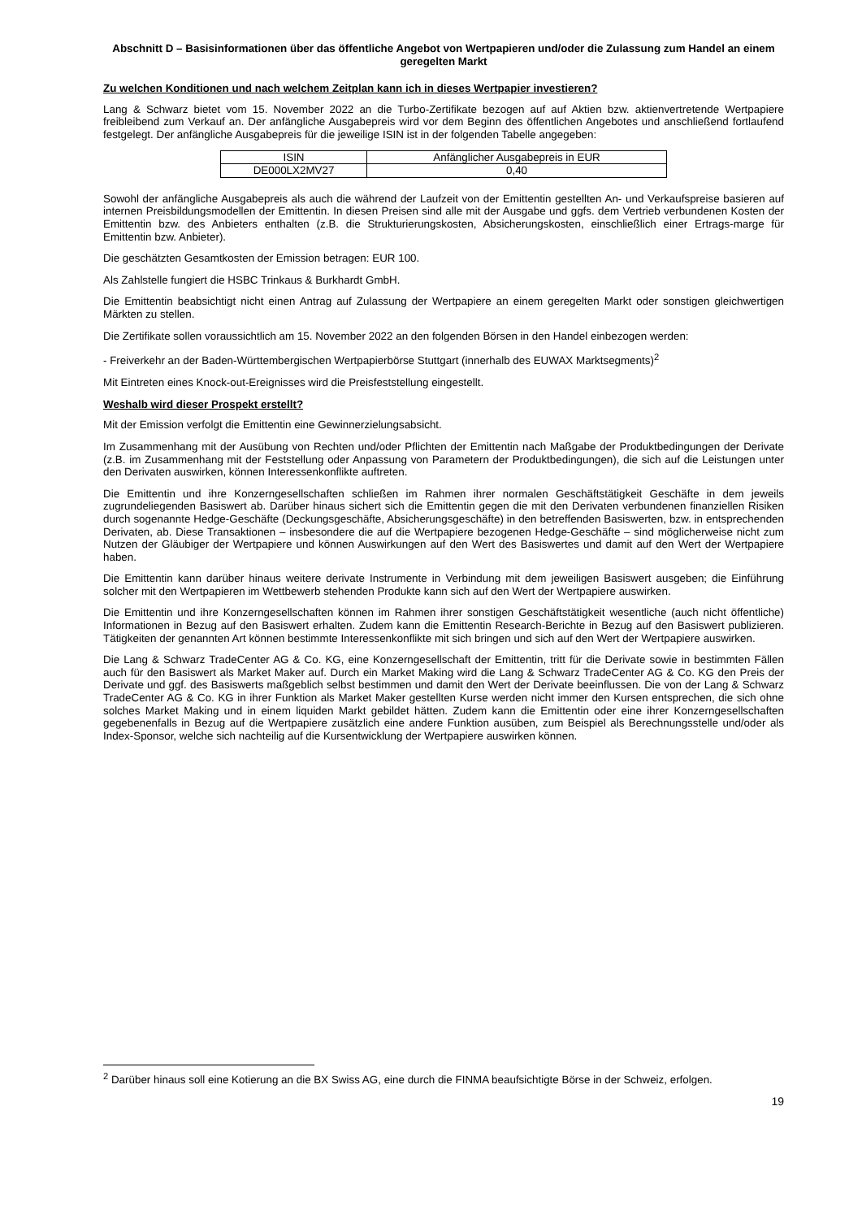Abschnitt D – Basisinformationen über das öffentliche Angebot von Wertpapieren und/oder die Zulassung zum Handel an einem geregelten Markt
Zu welchen Konditionen und nach welchem Zeitplan kann ich in dieses Wertpapier investieren?
Lang & Schwarz bietet vom 15. November 2022 an die Turbo-Zertifikate bezogen auf auf Aktien bzw. aktienvertretende Wertpapiere freibleibend zum Verkauf an. Der anfängliche Ausgabepreis wird vor dem Beginn des öffentlichen Angebotes und anschließend fortlaufend festgelegt. Der anfängliche Ausgabepreis für die jeweilige ISIN ist in der folgenden Tabelle angegeben:
| ISIN | Anfänglicher Ausgabepreis in EUR |
| --- | --- |
| DE000LX2MV27 | 0,40 |
Sowohl der anfängliche Ausgabepreis als auch die während der Laufzeit von der Emittentin gestellten An- und Verkaufspreise basieren auf internen Preisbildungsmodellen der Emittentin. In diesen Preisen sind alle mit der Ausgabe und ggfs. dem Vertrieb verbundenen Kosten der Emittentin bzw. des Anbieters enthalten (z.B. die Strukturierungskosten, Absicherungskosten, einschließlich einer Ertrags-marge für Emittentin bzw. Anbieter).
Die geschätzten Gesamtkosten der Emission betragen: EUR 100.
Als Zahlstelle fungiert die HSBC Trinkaus & Burkhardt GmbH.
Die Emittentin beabsichtigt nicht einen Antrag auf Zulassung der Wertpapiere an einem geregelten Markt oder sonstigen gleichwertigen Märkten zu stellen.
Die Zertifikate sollen voraussichtlich am 15. November 2022 an den folgenden Börsen in den Handel einbezogen werden:
- Freiverkehr an der Baden-Württembergischen Wertpapierbörse Stuttgart (innerhalb des EUWAX Marktsegments)<sup>2</sup>
Mit Eintreten eines Knock-out-Ereignisses wird die Preisfeststellung eingestellt.
Weshalb wird dieser Prospekt erstellt?
Mit der Emission verfolgt die Emittentin eine Gewinnerzielungsabsicht.
Im Zusammenhang mit der Ausübung von Rechten und/oder Pflichten der Emittentin nach Maßgabe der Produktbedingungen der Derivate (z.B. im Zusammenhang mit der Feststellung oder Anpassung von Parametern der Produktbedingungen), die sich auf die Leistungen unter den Derivaten auswirken, können Interessenkonflikte auftreten.
Die Emittentin und ihre Konzerngesellschaften schließen im Rahmen ihrer normalen Geschäftstätigkeit Geschäfte in dem jeweils zugrundeliegenden Basiswert ab. Darüber hinaus sichert sich die Emittentin gegen die mit den Derivaten verbundenen finanziellen Risiken durch sogenannte Hedge-Geschäfte (Deckungsgeschäfte, Absicherungsgeschäfte) in den betreffenden Basiswerten, bzw. in entsprechenden Derivaten, ab. Diese Transaktionen – insbesondere die auf die Wertpapiere bezogenen Hedge-Geschäfte – sind möglicherweise nicht zum Nutzen der Gläubiger der Wertpapiere und können Auswirkungen auf den Wert des Basiswertes und damit auf den Wert der Wertpapiere haben.
Die Emittentin kann darüber hinaus weitere derivate Instrumente in Verbindung mit dem jeweiligen Basiswert ausgeben; die Einführung solcher mit den Wertpapieren im Wettbewerb stehenden Produkte kann sich auf den Wert der Wertpapiere auswirken.
Die Emittentin und ihre Konzerngesellschaften können im Rahmen ihrer sonstigen Geschäftstätigkeit wesentliche (auch nicht öffentliche) Informationen in Bezug auf den Basiswert erhalten. Zudem kann die Emittentin Research-Berichte in Bezug auf den Basiswert publizieren. Tätigkeiten der genannten Art können bestimmte Interessenkonflikte mit sich bringen und sich auf den Wert der Wertpapiere auswirken.
Die Lang & Schwarz TradeCenter AG & Co. KG, eine Konzerngesellschaft der Emittentin, tritt für die Derivate sowie in bestimmten Fällen auch für den Basiswert als Market Maker auf. Durch ein Market Making wird die Lang & Schwarz TradeCenter AG & Co. KG den Preis der Derivate und ggf. des Basiswerts maßgeblich selbst bestimmen und damit den Wert der Derivate beeinflussen. Die von der Lang & Schwarz TradeCenter AG & Co. KG in ihrer Funktion als Market Maker gestellten Kurse werden nicht immer den Kursen entsprechen, die sich ohne solches Market Making und in einem liquiden Markt gebildet hätten. Zudem kann die Emittentin oder eine ihrer Konzerngesellschaften gegebenenfalls in Bezug auf die Wertpapiere zusätzlich eine andere Funktion ausüben, zum Beispiel als Berechnungsstelle und/oder als Index-Sponsor, welche sich nachteilig auf die Kursentwicklung der Wertpapiere auswirken können.
<sup>2</sup> Darüber hinaus soll eine Kotierung an die BX Swiss AG, eine durch die FINMA beaufsichtigte Börse in der Schweiz, erfolgen.
19